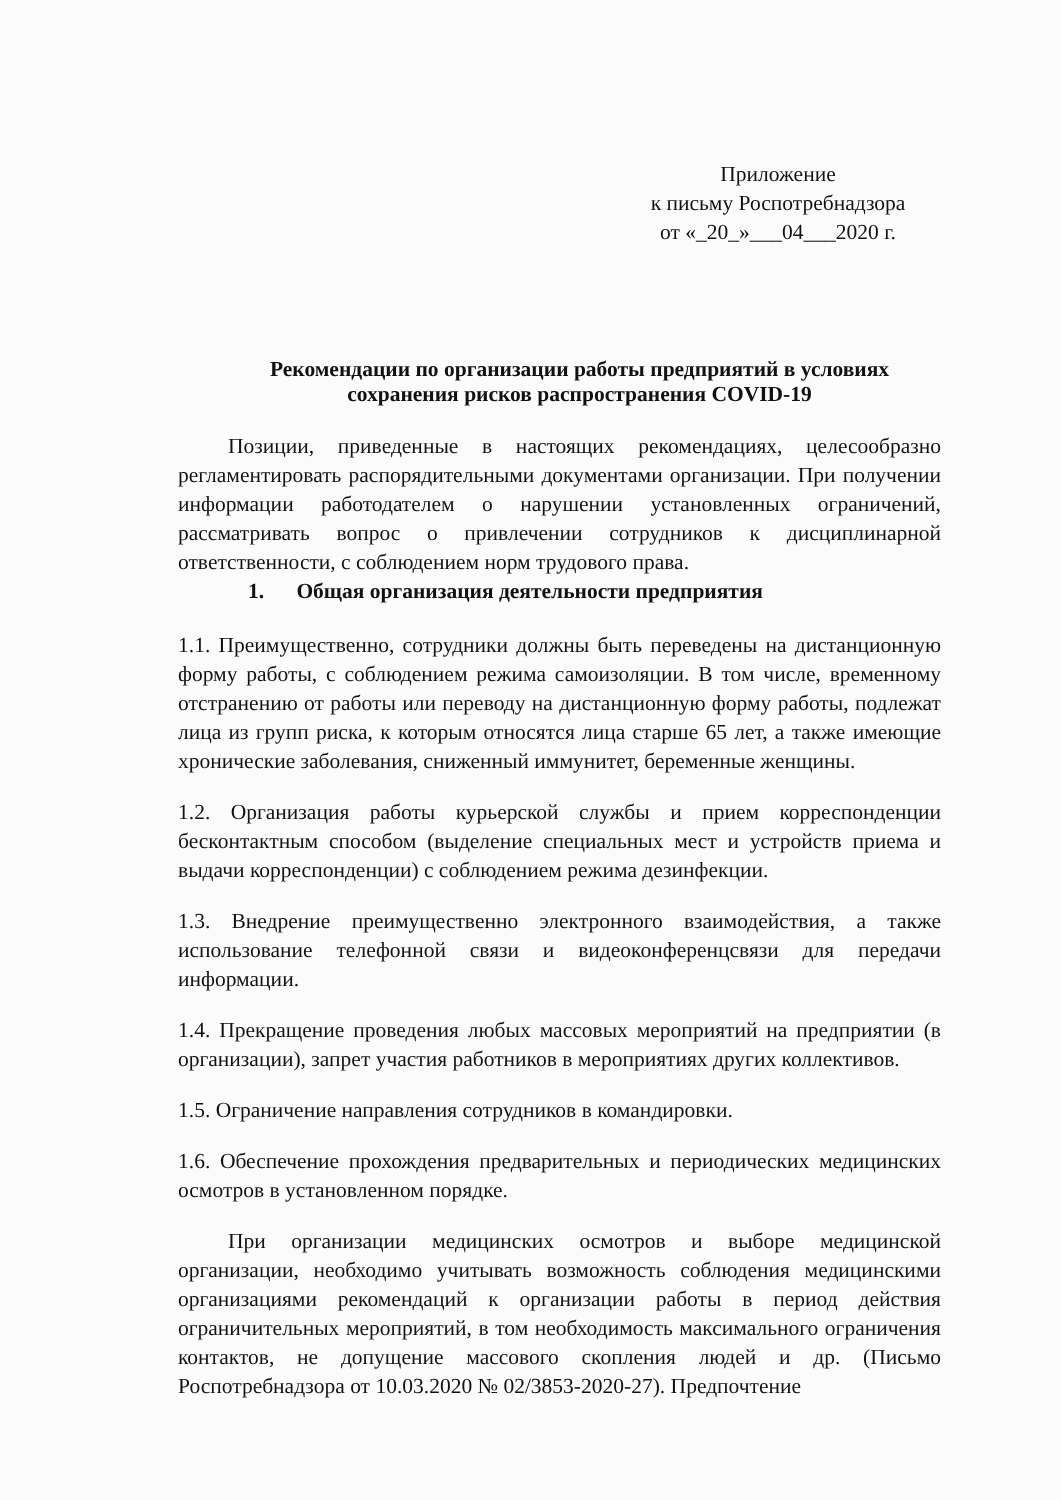Приложение
к письму Роспотребнадзора
от «_20_»___04___2020 г.
Рекомендации по организации работы предприятий в условиях сохранения рисков распространения COVID-19
Позиции, приведенные в настоящих рекомендациях, целесообразно регламентировать распорядительными документами организации. При получении информации работодателем о нарушении установленных ограничений, рассматривать вопрос о привлечении сотрудников к дисциплинарной ответственности, с соблюдением норм трудового права.
1. Общая организация деятельности предприятия
1.1. Преимущественно, сотрудники должны быть переведены на дистанционную форму работы, с соблюдением режима самоизоляции. В том числе, временному отстранению от работы или переводу на дистанционную форму работы, подлежат лица из групп риска, к которым относятся лица старше 65 лет, а также имеющие хронические заболевания, сниженный иммунитет, беременные женщины.
1.2. Организация работы курьерской службы и прием корреспонденции бесконтактным способом (выделение специальных мест и устройств приема и выдачи корреспонденции) с соблюдением режима дезинфекции.
1.3. Внедрение преимущественно электронного взаимодействия, а также использование телефонной связи и видеоконференцсвязи для передачи информации.
1.4. Прекращение проведения любых массовых мероприятий на предприятии (в организации), запрет участия работников в мероприятиях других коллективов.
1.5. Ограничение направления сотрудников в командировки.
1.6. Обеспечение прохождения предварительных и периодических медицинских осмотров в установленном порядке.
При организации медицинских осмотров и выборе медицинской организации, необходимо учитывать возможность соблюдения медицинскими организациями рекомендаций к организации работы в период действия ограничительных мероприятий, в том необходимость максимального ограничения контактов, не допущение массового скопления людей и др. (Письмо Роспотребнадзора от 10.03.2020 № 02/3853-2020-27). Предпочтение